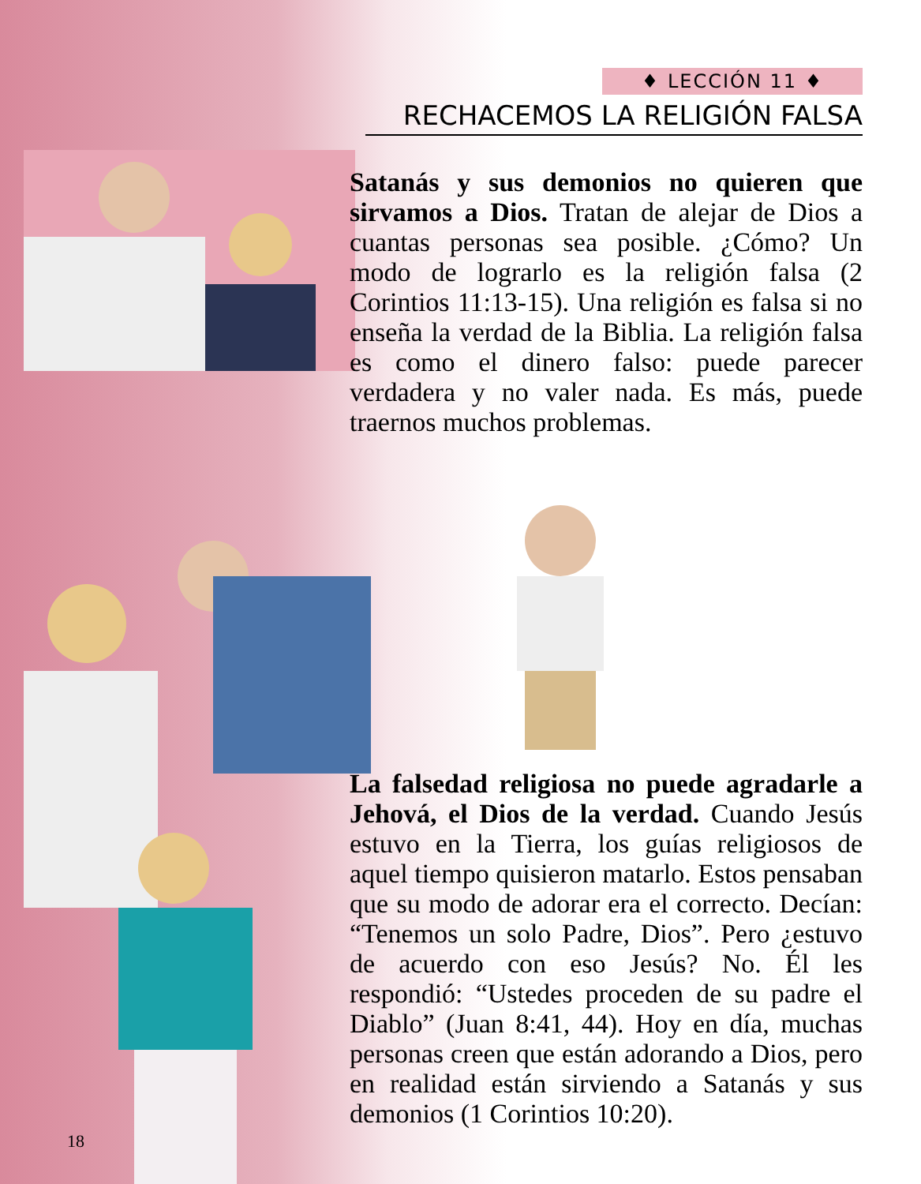♦ LECCIÓN 11 ♦
RECHACEMOS LA RELIGIÓN FALSA
Satanás y sus demonios no quieren que sirvamos a Dios. Tratan de alejar de Dios a cuantas personas sea posible. ¿Cómo? Un modo de lograrlo es la religión falsa (2 Corintios 11:13-15). Una religión es falsa si no enseña la verdad de la Biblia. La religión falsa es como el dinero falso: puede parecer verdadera y no valer nada. Es más, puede traernos muchos problemas.
La falsedad religiosa no puede agradarle a Jehová, el Dios de la verdad. Cuando Jesús estuvo en la Tierra, los guías religiosos de aquel tiempo quisieron matarlo. Estos pensaban que su modo de adorar era el correcto. Decían: “Tenemos un solo Padre, Dios”. Pero ¿estuvo de acuerdo con eso Jesús? No. Él les respondió: “Ustedes proceden de su padre el Diablo” (Juan 8:41, 44). Hoy en día, muchas personas creen que están adorando a Dios, pero en realidad están sirviendo a Satanás y sus demonios (1 Corintios 10:20).
18